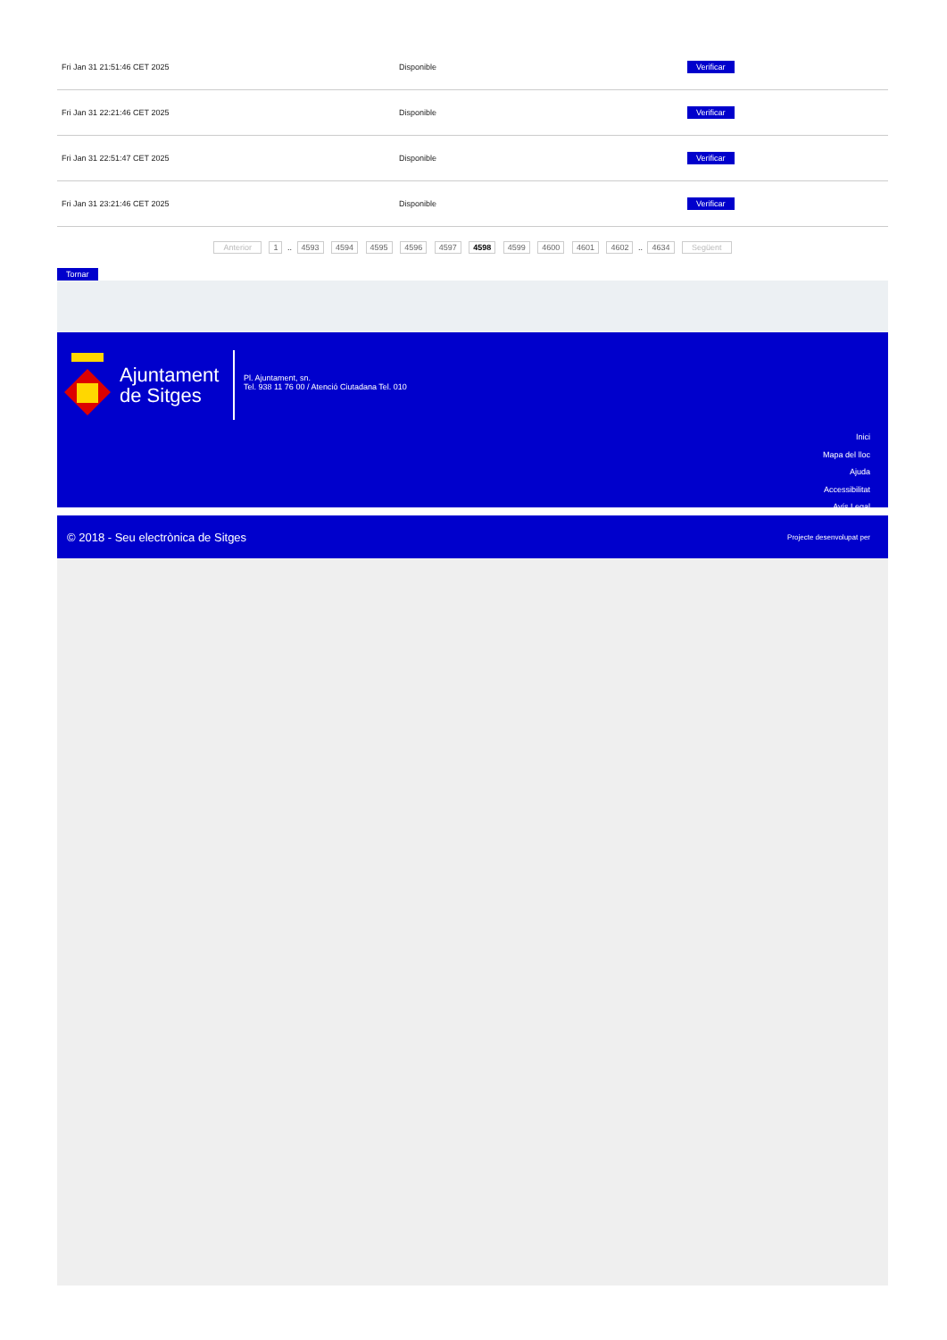| Fri Jan 31 21:51:46 CET 2025 | Disponible | Verificar |
| Fri Jan 31 22:21:46 CET 2025 | Disponible | Verificar |
| Fri Jan 31 22:51:47 CET 2025 | Disponible | Verificar |
| Fri Jan 31 23:21:46 CET 2025 | Disponible | Verificar |
Anterior 1 .. 4593 4594 4595 4596 4597 4598 4599 4600 4601 4602 .. 4634 Següent
Tornar
Ajuntament
de Sitges
Pl. Ajuntament, sn.
Tel. 938 11 76 00 / Atenció Ciutadana Tel. 010
Inici
Mapa del lloc
Ajuda
Accessibilitat
Avís Legal
© 2018 - Seu electrònica de Sitges Projecte desenvolupat per